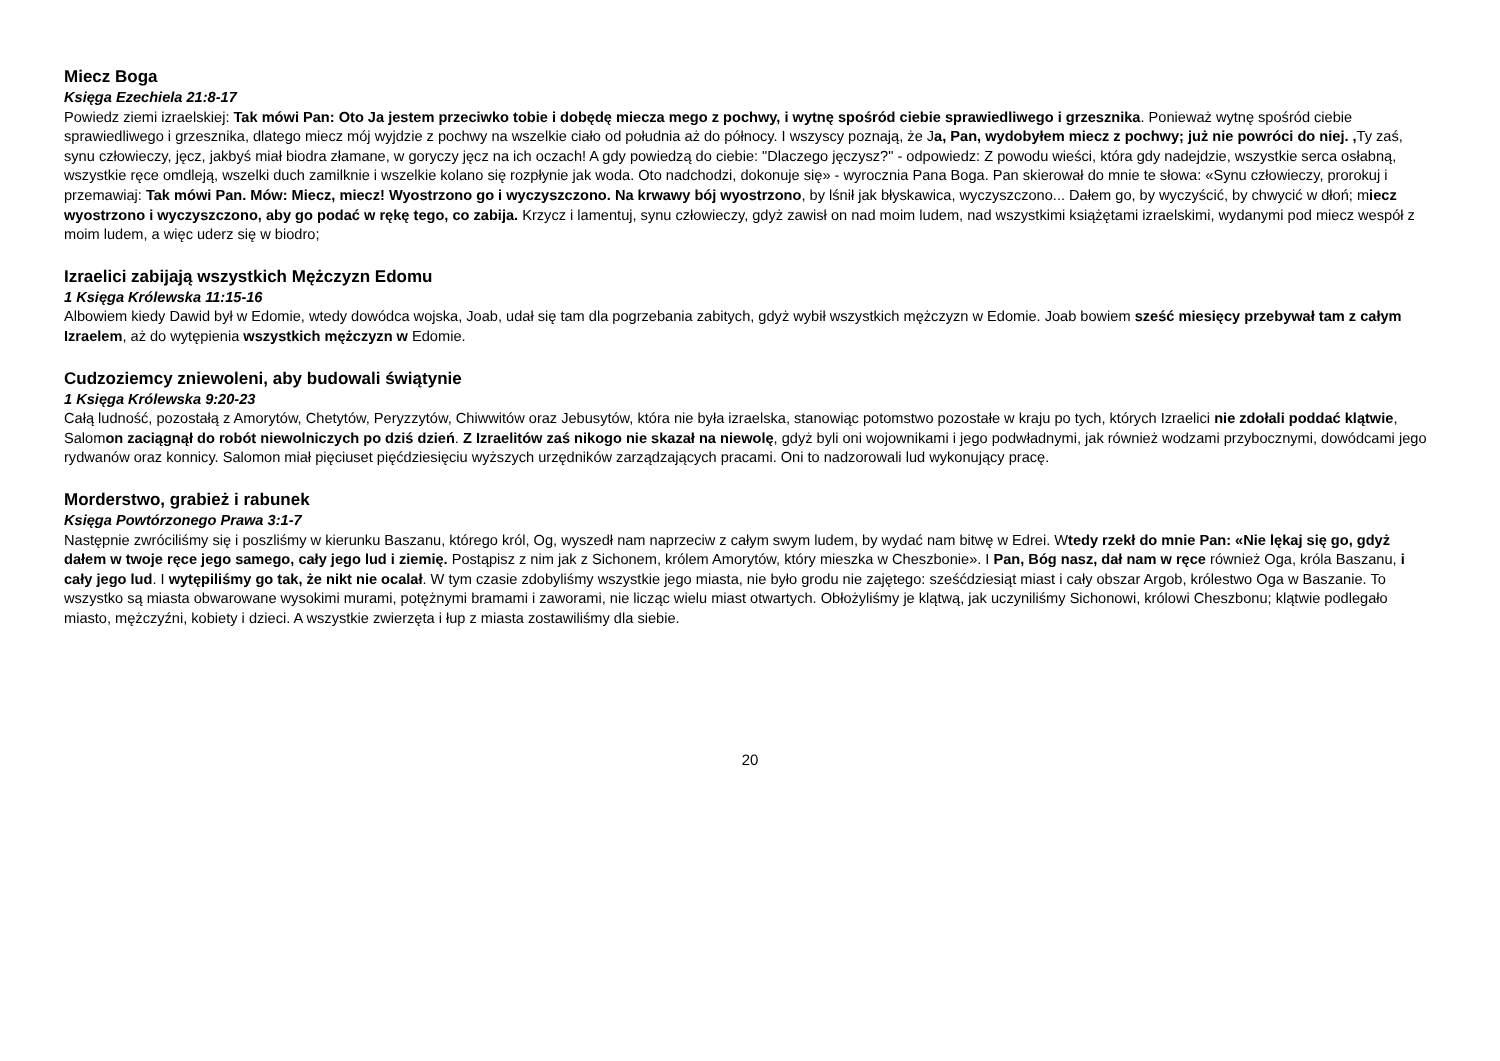Miecz Boga
Księga Ezechiela 21:8-17
Powiedz ziemi izraelskiej: Tak mówi Pan: Oto Ja jestem przeciwko tobie i dobędę miecza mego z pochwy, i wytnę spośród ciebie sprawiedliwego i grzesznika. Ponieważ wytnę spośród ciebie sprawiedliwego i grzesznika, dlatego miecz mój wyjdzie z pochwy na wszelkie ciało od południa aż do północy. I wszyscy poznają, że Ja, Pan, wydobyłem miecz z pochwy; już nie powróci do niej. , Ty zaś, synu człowieczy, jęcz, jakbyś miał biodra złamane, w goryczy jęcz na ich oczach! A gdy powiedzą do ciebie: "Dlaczego jęczysz?" - odpowiedz: Z powodu wieści, która gdy nadejdzie, wszystkie serca osłabną, wszystkie ręce omdleją, wszelki duch zamilknie i wszelkie kolano się rozpłynie jak woda. Oto nadchodzi, dokonuje się» - wyrocznia Pana Boga. Pan skierował do mnie te słowa: «Synu człowieczy, prorokuj i przemawiaj: Tak mówi Pan. Mów: Miecz, miecz! Wyostrzono go i wyczyszczono. Na krwawy bój wyostrzono, by lśnił jak błyskawica, wyczyszczono... Dałem go, by wyczyścić, by chwycić w dłoń; miecz wyostrzono i wyczyszczono, aby go podać w rękę tego, co zabija. Krzycz i lamentuj, synu człowieczy, gdyż zawisł on nad moim ludem, nad wszystkimi książętami izraelskimi, wydanymi pod miecz wespół z moim ludem, a więc uderz się w biodro;
Izraelici zabijają wszystkich Mężczyzn Edomu
1 Księga Królewska 11:15-16
Albowiem kiedy Dawid był w Edomie, wtedy dowódca wojska, Joab, udał się tam dla pogrzebania zabitych, gdyż wybił wszystkich mężczyzn w Edomie. Joab bowiem sześć miesięcy przebywał tam z całym Izraelem, aż do wytępienia wszystkich mężczyzn w Edomie.
Cudzoziemcy zniewoleni, aby budowali świątynie
1 Księga Królewska 9:20-23
Całą ludność, pozostałą z Amorytów, Chetytów, Peryzzytów, Chiwwitów oraz Jebusytów, która nie była izraelska, stanowiąc potomstwo pozostałe w kraju po tych, których Izraelici nie zdołali poddać klątwie, Salomon zaciągnął do robót niewolniczych po dziś dzień. Z Izraelitów zaś nikogo nie skazał na niewolę, gdyż byli oni wojownikami i jego podwładnymi, jak również wodzami przybocznymi, dowódcami jego rydwanów oraz konnicy. Salomon miał pięciuset pięćdziesięciu wyższych urzędników zarządzających pracami. Oni to nadzorowali lud wykonujący pracę.
Morderstwo, grabież i rabunek
Księga Powtórzonego Prawa 3:1-7
Następnie zwróciliśmy się i poszliśmy w kierunku Baszanu, którego król, Og, wyszedł nam naprzeciw z całym swym ludem, by wydać nam bitwę w Edrei. Wtedy rzekł do mnie Pan: «Nie lękaj się go, gdyż dałem w twoje ręce jego samego, cały jego lud i ziemię. Postąpisz z nim jak z Sichonem, królem Amorytów, który mieszka w Cheszbonie». I Pan, Bóg nasz, dał nam w ręce również Oga, króla Baszanu, i cały jego lud. I wytępiliśmy go tak, że nikt nie ocalał. W tym czasie zdobyliśmy wszystkie jego miasta, nie było grodu nie zajętego: sześćdziesiąt miast i cały obszar Argob, królestwo Oga w Baszanie. To wszystko są miasta obwarowane wysokimi murami, potężnymi bramami i zaworami, nie licząc wielu miast otwartych. Obłożyliśmy je klątwą, jak uczyniliśmy Sichonowi, królowi Cheszbonu; klątwie podlegało miasto, mężczyźni, kobiety i dzieci. A wszystkie zwierzęta i łup z miasta zostawiliśmy dla siebie.
20